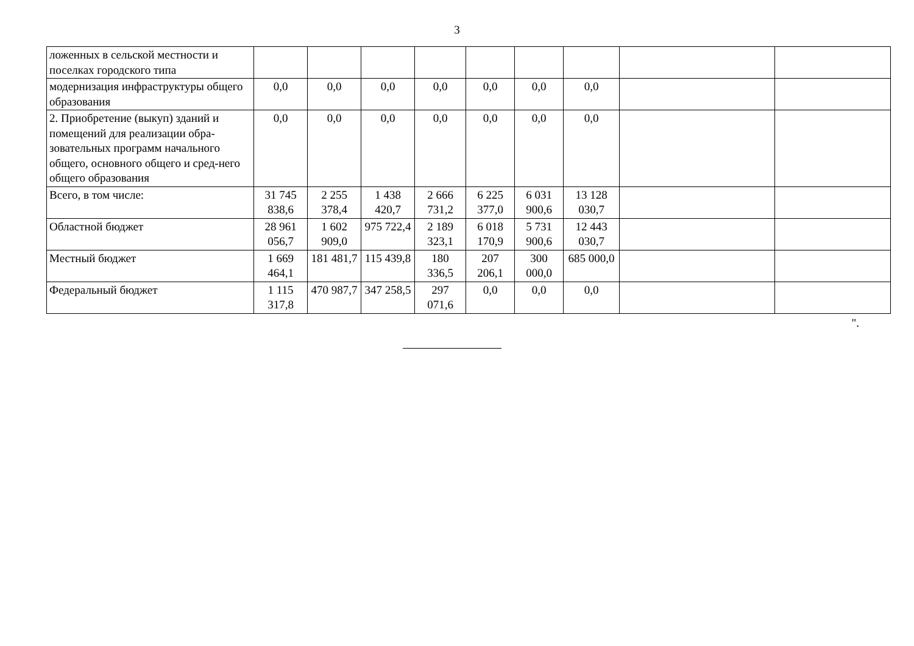3
| ложенных в сельской местности и поселках городского типа | | | | | | | | | |
| модернизация инфраструктуры общего образования | 0,0 | 0,0 | 0,0 | 0,0 | 0,0 | 0,0 | 0,0 | | |
| 2. Приобретение (выкуп) зданий и помещений для реализации обра-зовательных программ начального общего, основного общего и сред-него общего образования | 0,0 | 0,0 | 0,0 | 0,0 | 0,0 | 0,0 | 0,0 | | |
| Всего, в том числе: | 31 745 838,6 | 2 255 378,4 | 1 438 420,7 | 2 666 731,2 | 6 225 377,0 | 6 031 900,6 | 13 128 030,7 | | |
| Областной бюджет | 28 961 056,7 | 1 602 909,0 | 975 722,4 | 2 189 323,1 | 6 018 170,9 | 5 731 900,6 | 12 443 030,7 | | |
| Местный бюджет | 1 669 464,1 | 181 481,7 | 115 439,8 | 180 336,5 | 207 206,1 | 300 000,0 | 685 000,0 | | |
| Федеральный бюджет | 1 115 317,8 | 470 987,7 | 347 258,5 | 297 071,6 | 0,0 | 0,0 | 0,0 | | |
".